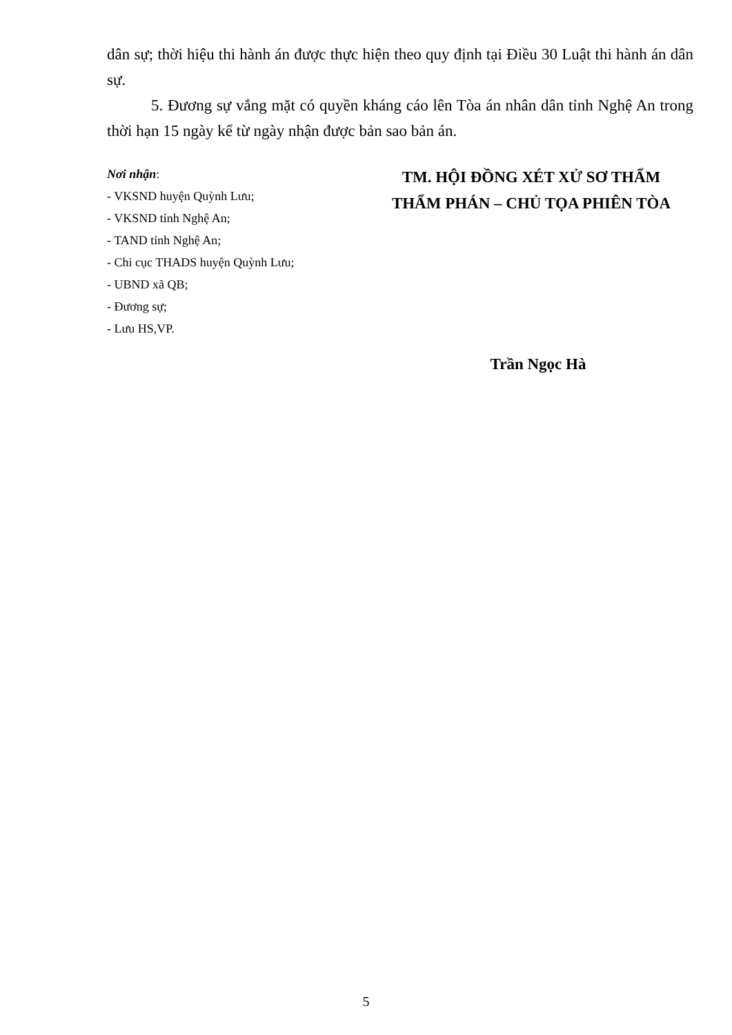dân sự; thời hiệu thi hành án được thực hiện theo quy định tại Điều 30 Luật thi hành án dân sự.
5. Đương sự vắng mặt có quyền kháng cáo lên Tòa án nhân dân tỉnh Nghệ An trong thời hạn 15 ngày kể từ ngày nhận được bản sao bản án.
Nơi nhận:
- VKSND huyện Quỳnh Lưu;
- VKSND tỉnh Nghệ An;
- TAND tỉnh Nghệ An;
- Chi cục THADS huyện Quỳnh Lưu;
- UBND xã QB;
- Đương sự;
- Lưu HS,VP.
TM. HỘI ĐỒNG XÉT XỬ SƠ THẨM
THẨM PHÁN – CHỦ TỌA PHIÊN TÒA
Trần Ngọc Hà
5